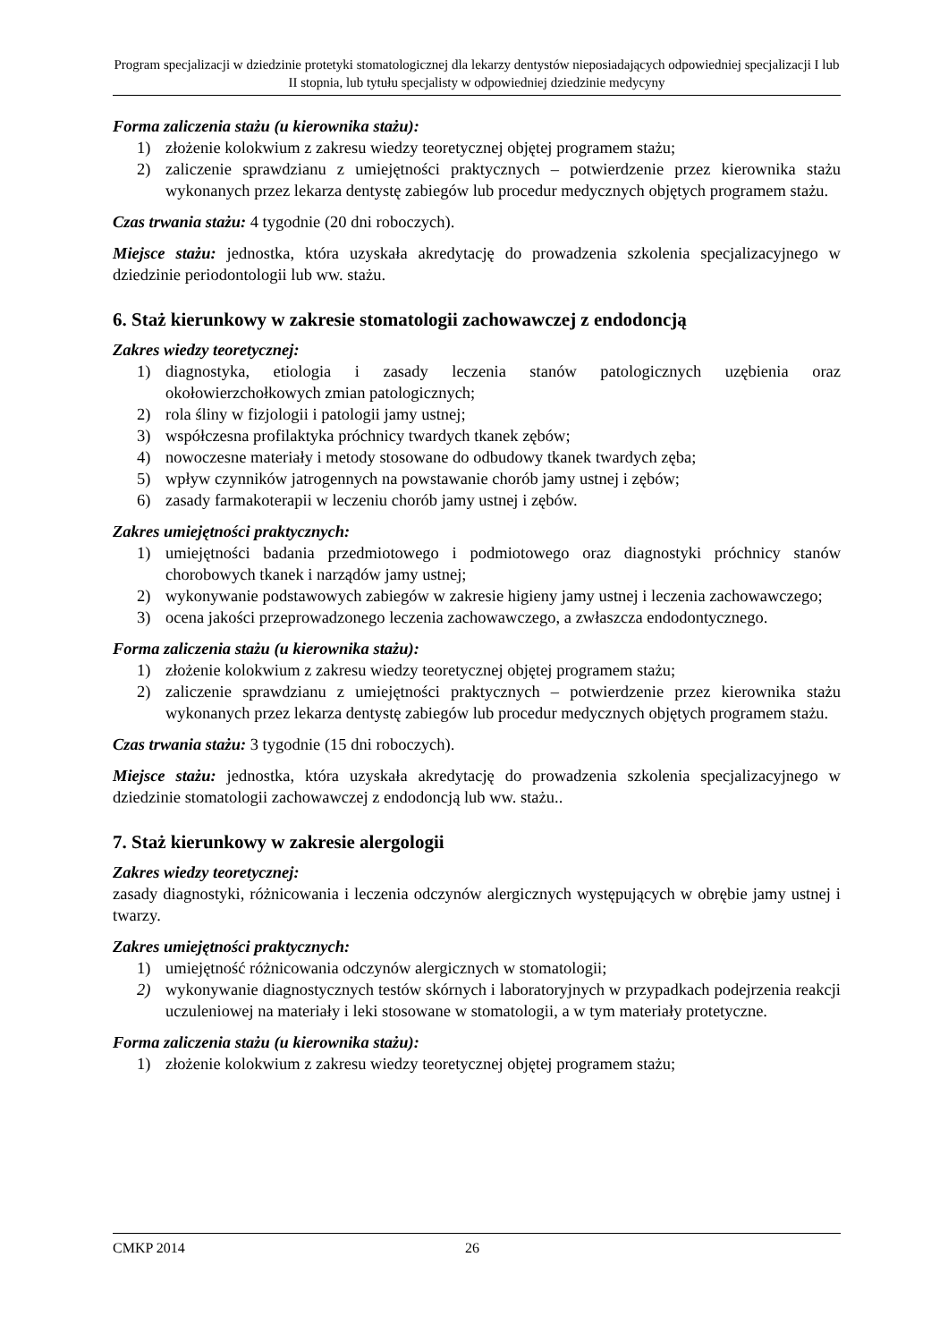Program specjalizacji w dziedzinie protetyki stomatologicznej dla lekarzy dentystów nieposiadających odpowiedniej specjalizacji I lub II stopnia, lub tytułu specjalisty w odpowiedniej dziedzinie medycyny
Forma zaliczenia stażu (u kierownika stażu):
1) złożenie kolokwium z zakresu wiedzy teoretycznej objętej programem stażu;
2) zaliczenie sprawdzianu z umiejętności praktycznych – potwierdzenie przez kierownika stażu wykonanych przez lekarza dentystę zabiegów lub procedur medycznych objętych programem stażu.
Czas trwania stażu: 4 tygodnie (20 dni roboczych).
Miejsce stażu: jednostka, która uzyskała akredytację do prowadzenia szkolenia specjalizacyjnego w dziedzinie periodontologii lub ww. stażu.
6. Staż kierunkowy w zakresie stomatologii zachowawczej z endodoncją
Zakres wiedzy teoretycznej:
1) diagnostyka, etiologia i zasady leczenia stanów patologicznych uzębienia oraz okołowierzchołkowych zmian patologicznych;
2) rola śliny w fizjologii i patologii jamy ustnej;
3) współczesna profilaktyka próchnicy twardych tkanek zębów;
4) nowoczesne materiały i metody stosowane do odbudowy tkanek twardych zęba;
5) wpływ czynników jatrogennych na powstawanie chorób jamy ustnej i zębów;
6) zasady farmakoterapii w leczeniu chorób jamy ustnej i zębów.
Zakres umiejętności praktycznych:
1) umiejętności badania przedmiotowego i podmiotowego oraz diagnostyki próchnicy stanów chorobowych tkanek i narządów jamy ustnej;
2) wykonywanie podstawowych zabiegów w zakresie higieny jamy ustnej i leczenia zachowawczego;
3) ocena jakości przeprowadzonego leczenia zachowawczego, a zwłaszcza endodontycznego.
Forma zaliczenia stażu (u kierownika stażu):
1) złożenie kolokwium z zakresu wiedzy teoretycznej objętej programem stażu;
2) zaliczenie sprawdzianu z umiejętności praktycznych – potwierdzenie przez kierownika stażu wykonanych przez lekarza dentystę zabiegów lub procedur medycznych objętych programem stażu.
Czas trwania stażu: 3 tygodnie (15 dni roboczych).
Miejsce stażu: jednostka, która uzyskała akredytację do prowadzenia szkolenia specjalizacyjnego w dziedzinie stomatologii zachowawczej z endodoncją lub ww. stażu..
7. Staż kierunkowy w zakresie alergologii
Zakres wiedzy teoretycznej:
zasady diagnostyki, różnicowania i leczenia odczynów alergicznych występujących w obrębie jamy ustnej i twarzy.
Zakres umiejętności praktycznych:
1) umiejętność różnicowania odczynów alergicznych w stomatologii;
2) wykonywanie diagnostycznych testów skórnych i laboratoryjnych w przypadkach podejrzenia reakcji uczuleniowej na materiały i leki stosowane w stomatologii, a w tym materiały protetyczne.
Forma zaliczenia stażu (u kierownika stażu):
1) złożenie kolokwium z zakresu wiedzy teoretycznej objętej programem stażu;
CMKP 2014 26